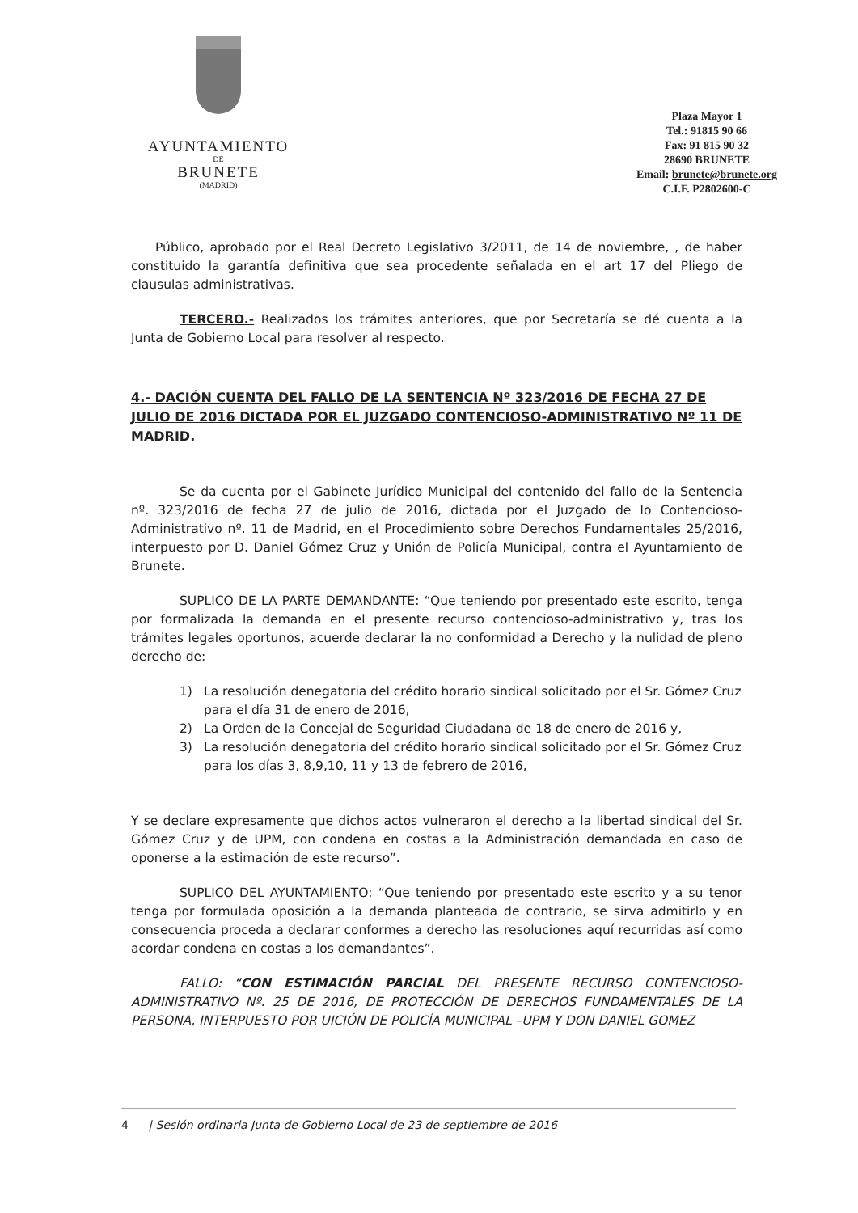AYUNTAMIENTO
DE
BRUNETE
(MADRID)
Plaza Mayor 1
Tel.: 91815 90 66
Fax: 91 815 90 32
28690 BRUNETE
Email: brunete@brunete.org
C.I.F. P2802600-C
Público, aprobado por el Real Decreto Legislativo 3/2011, de 14 de noviembre, , de haber constituido la garantía definitiva que sea procedente señalada en el art 17 del Pliego de clausulas administrativas.
TERCERO.- Realizados los trámites anteriores, que por Secretaría se dé cuenta a la Junta de Gobierno Local para resolver al respecto.
4.- DACIÓN CUENTA DEL FALLO DE LA SENTENCIA Nº 323/2016 DE FECHA 27 DE JULIO DE 2016 DICTADA POR EL JUZGADO CONTENCIOSO-ADMINISTRATIVO Nº 11 DE MADRID.
Se da cuenta por el Gabinete Jurídico Municipal del contenido del fallo de la Sentencia nº. 323/2016 de fecha 27 de julio de 2016, dictada por el Juzgado de lo Contencioso-Administrativo nº. 11 de Madrid, en el Procedimiento sobre Derechos Fundamentales 25/2016, interpuesto por D. Daniel Gómez Cruz y Unión de Policía Municipal, contra el Ayuntamiento de Brunete.
SUPLICO DE LA PARTE DEMANDANTE: “Que teniendo por presentado este escrito, tenga por formalizada la demanda en el presente recurso contencioso-administrativo y, tras los trámites legales oportunos, acuerde declarar la no conformidad a Derecho y la nulidad de pleno derecho de:
1) La resolución denegatoria del crédito horario sindical solicitado por el Sr. Gómez Cruz para el día 31 de enero de 2016,
2) La Orden de la Concejal de Seguridad Ciudadana de 18 de enero de 2016 y,
3) La resolución denegatoria del crédito horario sindical solicitado por el Sr. Gómez Cruz para los días 3, 8,9,10, 11 y 13 de febrero de 2016,
Y se declare expresamente que dichos actos vulneraron el derecho a la libertad sindical del Sr. Gómez Cruz y de UPM, con condena en costas a la Administración demandada en caso de oponerse a la estimación de este recurso”.
SUPLICO DEL AYUNTAMIENTO: “Que teniendo por presentado este escrito y a su tenor tenga por formulada oposición a la demanda planteada de contrario, se sirva admitirlo y en consecuencia proceda a declarar conformes a derecho las resoluciones aquí recurridas así como acordar condena en costas a los demandantes”.
FALLO: “CON ESTIMACIÓN PARCIAL DEL PRESENTE RECURSO CONTENCIOSO-ADMINISTRATIVO Nº. 25 DE 2016, DE PROTECCIÓN DE DERECHOS FUNDAMENTALES DE LA PERSONA, INTERPUESTO POR UICIÓN DE POLICÍA MUNICIPAL –UPM Y DON DANIEL GOMEZ
4 | Sesión ordinaria Junta de Gobierno Local de 23 de septiembre de 2016